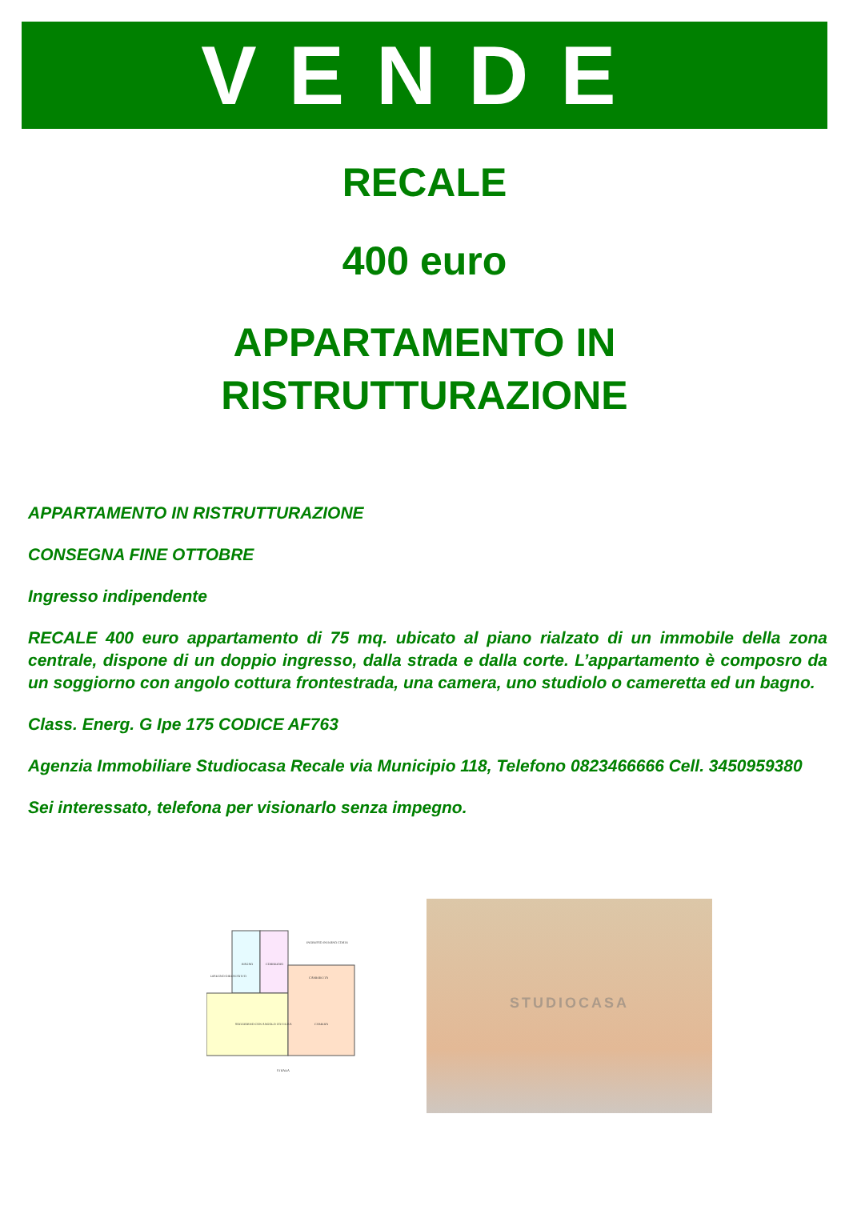VENDE
RECALE
400 euro
APPARTAMENTO IN
RISTRUTTURAZIONE
APPARTAMENTO IN RISTRUTTURAZIONE
CONSEGNA FINE OTTOBRE
Ingresso indipendente
RECALE 400 euro appartamento di 75 mq. ubicato al piano rialzato di un immobile della zona centrale, dispone di un doppio ingresso, dalla strada e dalla corte. L’appartamento è composro da un soggiorno con angolo cottura frontestrada, una camera, uno studiolo o cameretta ed un bagno.
Class. Energ. G Ipe 175 CODICE AF763
Agenzia Immobiliare Studiocasa Recale via Municipio 118, Telefono 0823466666 Cell. 3450959380
Sei interessato, telefona per visionarlo senza impegno.
BAGNO
CORRIDOIO
CAMERETTA
SOGGIORNO CON ANGOLO COTTURA
CAMERA
INGRESSO INTERNO CORTE
STRADA
DISEGNO ORIENTATIVO
STUDIOCASA